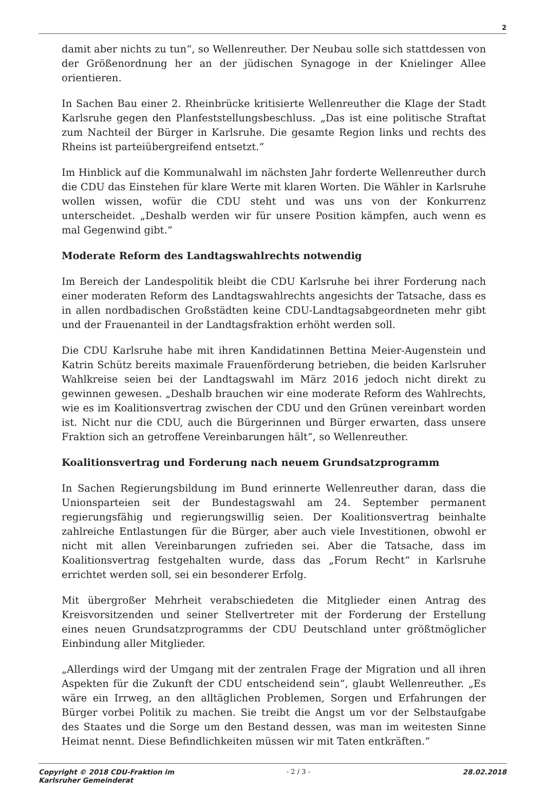2
damit aber nichts zu tun“, so Wellenreuther. Der Neubau solle sich stattdessen von der Größenordnung her an der jüdischen Synagoge in der Knielinger Allee orientieren.
In Sachen Bau einer 2. Rheinbrücke kritisierte Wellenreuther die Klage der Stadt Karlsruhe gegen den Planfeststellungsbeschluss. „Das ist eine politische Straftat zum Nachteil der Bürger in Karlsruhe. Die gesamte Region links und rechts des Rheins ist parteiübergreifend entsetzt.“
Im Hinblick auf die Kommunalwahl im nächsten Jahr forderte Wellenreuther durch die CDU das Einstehen für klare Werte mit klaren Worten. Die Wähler in Karlsruhe wollen wissen, wofür die CDU steht und was uns von der Konkurrenz unterscheidet. „Deshalb werden wir für unsere Position kämpfen, auch wenn es mal Gegenwind gibt.“
Moderate Reform des Landtagswahlrechts notwendig
Im Bereich der Landespolitik bleibt die CDU Karlsruhe bei ihrer Forderung nach einer moderaten Reform des Landtagswahlrechts angesichts der Tatsache, dass es in allen nordbadischen Großstädten keine CDU-Landtagsabgeordneten mehr gibt und der Frauenanteil in der Landtagsfraktion erhöht werden soll.
Die CDU Karlsruhe habe mit ihren Kandidatinnen Bettina Meier-Augenstein und Katrin Schütz bereits maximale Frauenförderung betrieben, die beiden Karlsruher Wahlkreise seien bei der Landtagswahl im März 2016 jedoch nicht direkt zu gewinnen gewesen. „Deshalb brauchen wir eine moderate Reform des Wahlrechts, wie es im Koalitionsvertrag zwischen der CDU und den Grünen vereinbart worden ist. Nicht nur die CDU, auch die Bürgerinnen und Bürger erwarten, dass unsere Fraktion sich an getroffene Vereinbarungen hält“, so Wellenreuther.
Koalitionsvertrag und Forderung nach neuem Grundsatzprogramm
In Sachen Regierungsbildung im Bund erinnerte Wellenreuther daran, dass die Unionsparteien seit der Bundestagswahl am 24. September permanent regierungsfähig und regierungswillig seien. Der Koalitionsvertrag beinhalte zahlreiche Entlastungen für die Bürger, aber auch viele Investitionen, obwohl er nicht mit allen Vereinbarungen zufrieden sei. Aber die Tatsache, dass im Koalitionsvertrag festgehalten wurde, dass das „Forum Recht“ in Karlsruhe errichtet werden soll, sei ein besonderer Erfolg.
Mit übergroßer Mehrheit verabschiedeten die Mitglieder einen Antrag des Kreisvorsitzenden und seiner Stellvertreter mit der Forderung der Erstellung eines neuen Grundsatzprogramms der CDU Deutschland unter größtmöglicher Einbindung aller Mitglieder.
„Allerdings wird der Umgang mit der zentralen Frage der Migration und all ihren Aspekten für die Zukunft der CDU entscheidend sein“, glaubt Wellenreuther. „Es wäre ein Irrweg, an den alltäglichen Problemen, Sorgen und Erfahrungen der Bürger vorbei Politik zu machen. Sie treibt die Angst um vor der Selbstaufgabe des Staates und die Sorge um den Bestand dessen, was man im weitesten Sinne Heimat nennt. Diese Befindlichkeiten müssen wir mit Taten entkräften.“
Copyright © 2018 CDU-Fraktion im Karlsruher Gemeinderat - 2 / 3 - 28.02.2018